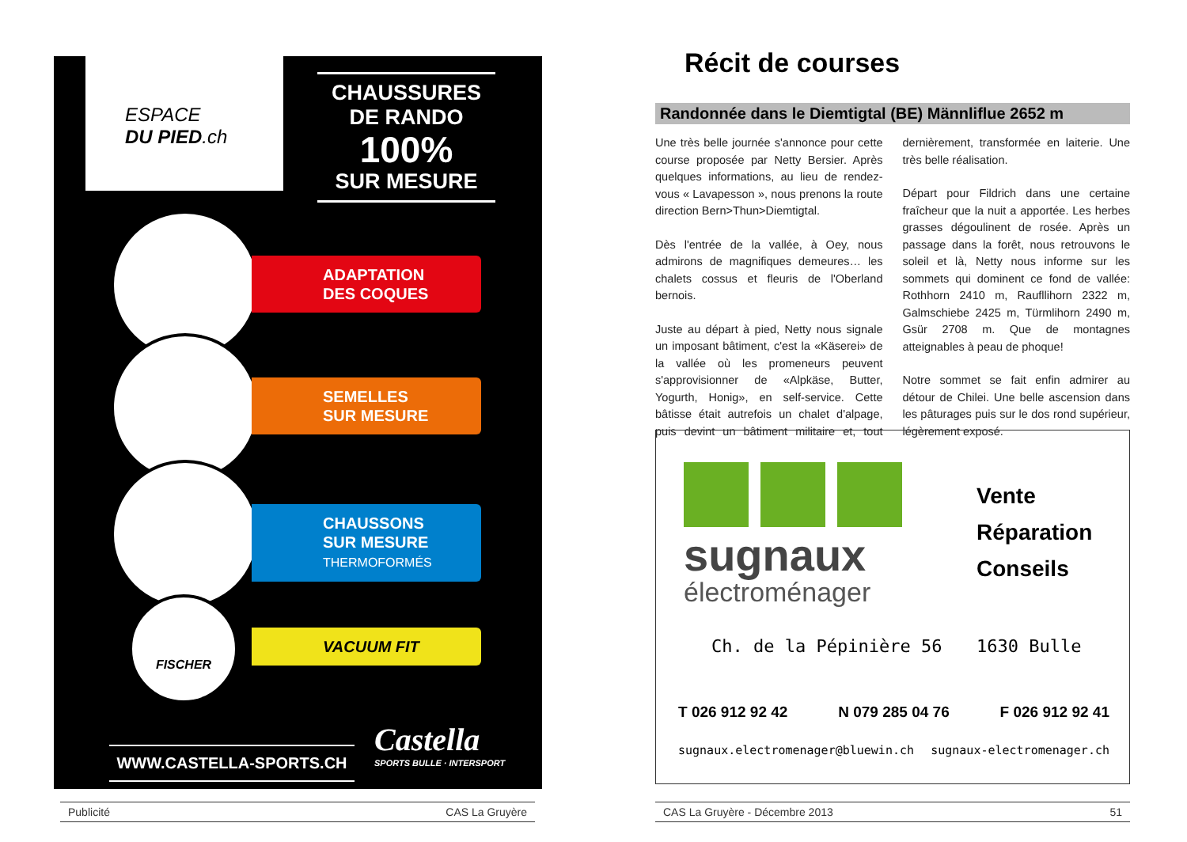ESPACE
DU PIED.ch
CHAUSSURES
DE RANDO
100%
SUR MESURE
ADAPTATION
DES COQUES
SEMELLES
SUR MESURE
CHAUSSONS
SUR MESURE
THERMOFORMÉS
FISCHER
VACUUM FIT
WWW.CASTELLA-SPORTS.CH
Castella
SPORTS BULLE · INTERSPORT
Publicité CAS La Gruyère
Récit de courses
Randonnée dans le Diemtigtal (BE) Männliflue 2652 m
Une très belle journée s'annonce pour cette course proposée par Netty Bersier. Après quelques informations, au lieu de rendez-vous « Lavapesson », nous prenons la route direction Bern>Thun>Diemtigtal.
Dès l'entrée de la vallée, à Oey, nous admirons de magnifiques demeures… les chalets cossus et fleuris de l'Oberland bernois.
Juste au départ à pied, Netty nous signale un imposant bâtiment, c'est la «Käserei» de la vallée où les promeneurs peuvent s'approvisionner de «Alpkäse, Butter, Yogurth, Honig», en self-service. Cette bâtisse était autrefois un chalet d'alpage, puis devint un bâtiment militaire et, tout dernièrement, transformée en laiterie. Une très belle réalisation.
Départ pour Fildrich dans une certaine fraîcheur que la nuit a apportée. Les herbes grasses dégoulinent de rosée. Après un passage dans la forêt, nous retrouvons le soleil et là, Netty nous informe sur les sommets qui dominent ce fond de vallée: Rothhorn 2410 m, Raufllihorn 2322 m, Galmschiebe 2425 m, Türmlihorn 2490 m, Gsür 2708 m. Que de montagnes atteignables à peau de phoque!
Notre sommet se fait enfin admirer au détour de Chilei. Une belle ascension dans les pâturages puis sur le dos rond supérieur, légèrement exposé.
sugnaux
électroménager
Vente
Réparation
Conseils
Ch. de la Pépinière 56 1630 Bulle
T 026 912 92 42 N 079 285 04 76 F 026 912 92 41
sugnaux.electromenager@bluewin.ch sugnaux-electromenager.ch
CAS La Gruyère - Décembre 2013 51